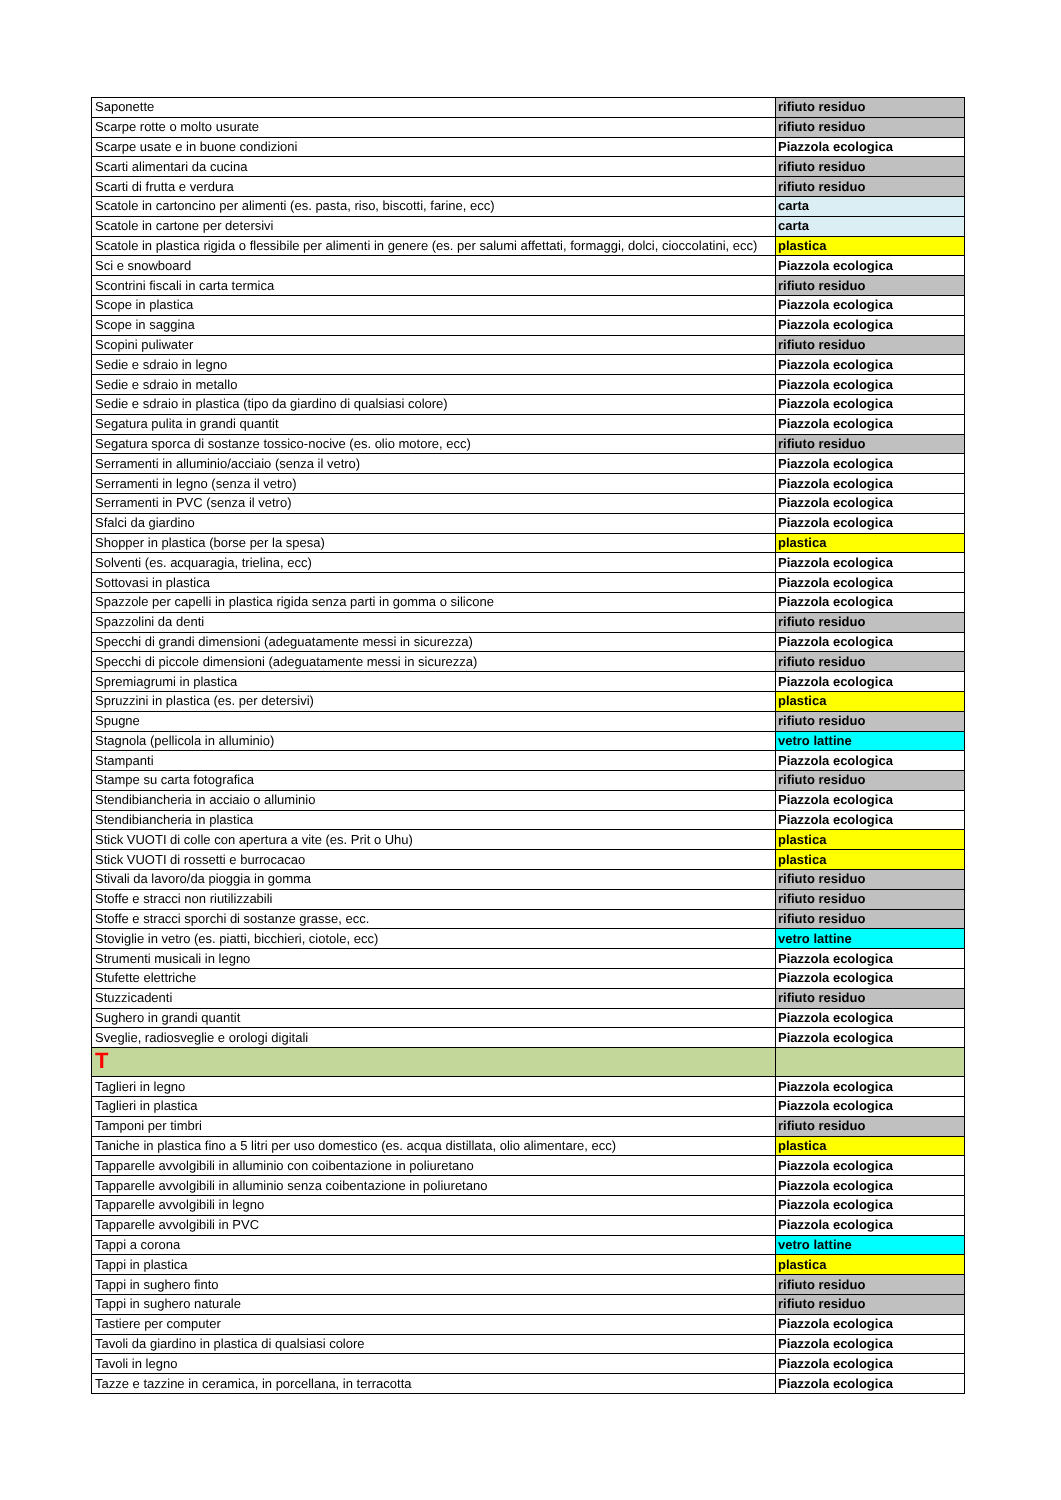| Saponette | rifiuto residuo |
| Scarpe rotte o molto usurate | rifiuto residuo |
| Scarpe usate e in buone condizioni | Piazzola ecologica |
| Scarti alimentari da cucina | rifiuto residuo |
| Scarti di frutta e verdura | rifiuto residuo |
| Scatole in cartoncino per alimenti (es. pasta, riso, biscotti, farine, ecc) | carta |
| Scatole in cartone per detersivi | carta |
| Scatole in plastica rigida o flessibile per alimenti in genere (es. per salumi affettati, formaggi, dolci, cioccolatini, ecc) | plastica |
| Sci e snowboard | Piazzola ecologica |
| Scontrini fiscali in carta termica | rifiuto residuo |
| Scope in plastica | Piazzola ecologica |
| Scope in saggina | Piazzola ecologica |
| Scopini puliwater | rifiuto residuo |
| Sedie e sdraio in legno | Piazzola ecologica |
| Sedie e sdraio in metallo | Piazzola ecologica |
| Sedie e sdraio in plastica (tipo da giardino di qualsiasi colore) | Piazzola ecologica |
| Segatura pulita in grandi quantit | Piazzola ecologica |
| Segatura sporca di sostanze tossico-nocive (es. olio motore, ecc) | rifiuto residuo |
| Serramenti in alluminio/acciaio (senza il vetro) | Piazzola ecologica |
| Serramenti in legno (senza il vetro) | Piazzola ecologica |
| Serramenti in PVC (senza il vetro) | Piazzola ecologica |
| Sfalci da giardino | Piazzola ecologica |
| Shopper in plastica (borse per la spesa) | plastica |
| Solventi (es. acquaragia, trielina, ecc) | Piazzola ecologica |
| Sottovasi in plastica | Piazzola ecologica |
| Spazzole per capelli in plastica rigida senza parti in gomma o silicone | Piazzola ecologica |
| Spazzolini da denti | rifiuto residuo |
| Specchi di grandi dimensioni (adeguatamente messi in sicurezza) | Piazzola ecologica |
| Specchi di piccole dimensioni (adeguatamente messi in sicurezza) | rifiuto residuo |
| Spremiagrumi in plastica | Piazzola ecologica |
| Spruzzini in plastica (es. per detersivi) | plastica |
| Spugne | rifiuto residuo |
| Stagnola (pellicola in alluminio) | vetro lattine |
| Stampanti | Piazzola ecologica |
| Stampe su carta fotografica | rifiuto residuo |
| Stendibiancheria in acciaio o alluminio | Piazzola ecologica |
| Stendibiancheria in plastica | Piazzola ecologica |
| Stick VUOTI di colle con apertura a vite (es. Prit o Uhu) | plastica |
| Stick VUOTI di rossetti e burrocacao | plastica |
| Stivali da lavoro/da pioggia in gomma | rifiuto residuo |
| Stoffe e stracci non riutilizzabili | rifiuto residuo |
| Stoffe e stracci sporchi di sostanze grasse, ecc. | rifiuto residuo |
| Stoviglie in vetro (es. piatti, bicchieri, ciotole, ecc) | vetro lattine |
| Strumenti musicali in legno | Piazzola ecologica |
| Stufette elettriche | Piazzola ecologica |
| Stuzzicadenti | rifiuto residuo |
| Sughero in grandi quantit | Piazzola ecologica |
| Sveglie, radiosveglie e orologi digitali | Piazzola ecologica |
| T | |
| Taglieri in legno | Piazzola ecologica |
| Taglieri in plastica | Piazzola ecologica |
| Tamponi per timbri | rifiuto residuo |
| Taniche in plastica fino a 5 litri per uso domestico (es. acqua distillata, olio alimentare, ecc) | plastica |
| Tapparelle avvolgibili in alluminio con coibentazione in poliuretano | Piazzola ecologica |
| Tapparelle avvolgibili in alluminio senza coibentazione in poliuretano | Piazzola ecologica |
| Tapparelle avvolgibili in legno | Piazzola ecologica |
| Tapparelle avvolgibili in PVC | Piazzola ecologica |
| Tappi a corona | vetro lattine |
| Tappi in plastica | plastica |
| Tappi in sughero finto | rifiuto residuo |
| Tappi in sughero naturale | rifiuto residuo |
| Tastiere per computer | Piazzola ecologica |
| Tavoli da giardino in plastica di qualsiasi colore | Piazzola ecologica |
| Tavoli in legno | Piazzola ecologica |
| Tazze e tazzine in ceramica, in porcellana, in terracotta | Piazzola ecologica |